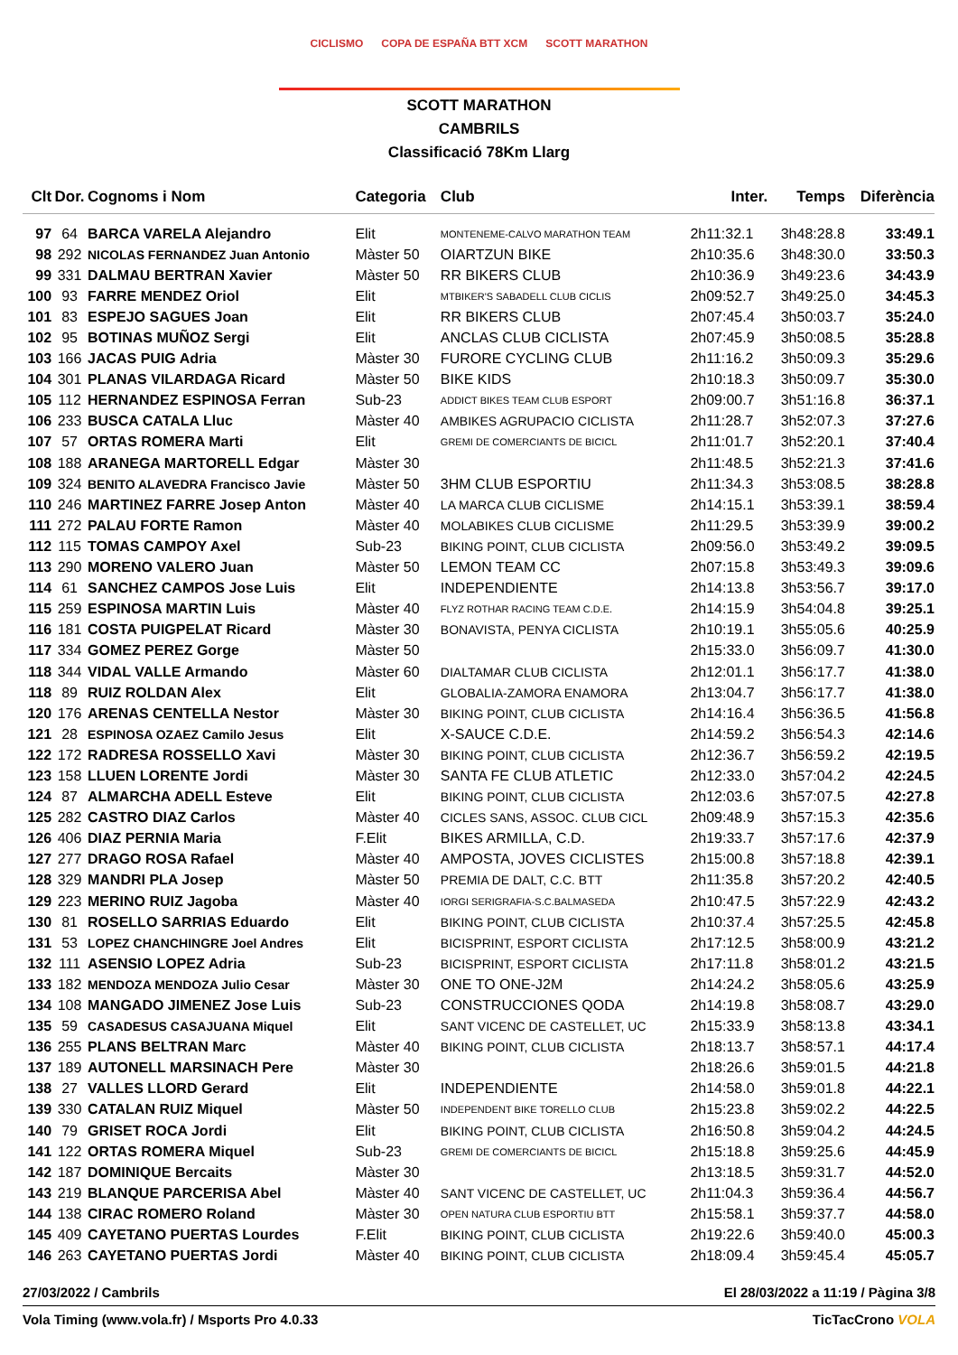CICLISMO COPA DE ESPAÑA BTT XCM SCOTT MARATHON
SCOTT MARATHON
CAMBRILS
Classificació 78Km Llarg
| Clt | Dor. | Cognoms i Nom | Categoria | Club | Inter. | Temps | Diferència |
| --- | --- | --- | --- | --- | --- | --- | --- |
| 97 | 64 | BARCA VARELA Alejandro | Elit | MONTENEME-CALVO MARATHON TEAM | 2h11:32.1 | 3h48:28.8 | 33:49.1 |
| 98 | 292 | NICOLAS FERNANDEZ Juan Antonio | Màster 50 | OIARTZUN BIKE | 2h10:35.6 | 3h48:30.0 | 33:50.3 |
| 99 | 331 | DALMAU BERTRAN Xavier | Màster 50 | RR BIKERS CLUB | 2h10:36.9 | 3h49:23.6 | 34:43.9 |
| 100 | 93 | FARRE MENDEZ Oriol | Elit | MTBIKER'S SABADELL CLUB CICLIS | 2h09:52.7 | 3h49:25.0 | 34:45.3 |
| 101 | 83 | ESPEJO SAGUES Joan | Elit | RR BIKERS CLUB | 2h07:45.4 | 3h50:03.7 | 35:24.0 |
| 102 | 95 | BOTINAS MUÑOZ Sergi | Elit | ANCLAS CLUB CICLISTA | 2h07:45.9 | 3h50:08.5 | 35:28.8 |
| 103 | 166 | JACAS PUIG Adria | Màster 30 | FURORE CYCLING CLUB | 2h11:16.2 | 3h50:09.3 | 35:29.6 |
| 104 | 301 | PLANAS VILARDAGA Ricard | Màster 50 | BIKE KIDS | 2h10:18.3 | 3h50:09.7 | 35:30.0 |
| 105 | 112 | HERNANDEZ ESPINOSA Ferran | Sub-23 | ADDICT BIKES TEAM CLUB ESPORT | 2h09:00.7 | 3h51:16.8 | 36:37.1 |
| 106 | 233 | BUSCA CATALA Lluc | Màster 40 | AMBIKES AGRUPACIO CICLISTA | 2h11:28.7 | 3h52:07.3 | 37:27.6 |
| 107 | 57 | ORTAS ROMERA Marti | Elit | GREMI DE COMERCIANTS DE BICICL | 2h11:01.7 | 3h52:20.1 | 37:40.4 |
| 108 | 188 | ARANEGA MARTORELL Edgar | Màster 30 | | 2h11:48.5 | 3h52:21.3 | 37:41.6 |
| 109 | 324 | BENITO ALAVEDRA Francisco Javie | Màster 50 | 3HM CLUB ESPORTIU | 2h11:34.3 | 3h53:08.5 | 38:28.8 |
| 110 | 246 | MARTINEZ FARRE Josep Anton | Màster 40 | LA MARCA CLUB CICLISME | 2h14:15.1 | 3h53:39.1 | 38:59.4 |
| 111 | 272 | PALAU FORTE Ramon | Màster 40 | MOLABIKES CLUB CICLISME | 2h11:29.5 | 3h53:39.9 | 39:00.2 |
| 112 | 115 | TOMAS CAMPOY Axel | Sub-23 | BIKING POINT, CLUB CICLISTA | 2h09:56.0 | 3h53:49.2 | 39:09.5 |
| 113 | 290 | MORENO VALERO Juan | Màster 50 | LEMON TEAM CC | 2h07:15.8 | 3h53:49.3 | 39:09.6 |
| 114 | 61 | SANCHEZ CAMPOS Jose Luis | Elit | INDEPENDIENTE | 2h14:13.8 | 3h53:56.7 | 39:17.0 |
| 115 | 259 | ESPINOSA MARTIN Luis | Màster 40 | FLYZ ROTHAR RACING TEAM C.D.E. | 2h14:15.9 | 3h54:04.8 | 39:25.1 |
| 116 | 181 | COSTA PUIGPELAT Ricard | Màster 30 | BONAVISTA, PENYA CICLISTA | 2h10:19.1 | 3h55:05.6 | 40:25.9 |
| 117 | 334 | GOMEZ PEREZ Gorge | Màster 50 | | 2h15:33.0 | 3h56:09.7 | 41:30.0 |
| 118 | 344 | VIDAL VALLE Armando | Màster 60 | DIALTAMAR CLUB CICLISTA | 2h12:01.1 | 3h56:17.7 | 41:38.0 |
| 118 | 89 | RUIZ ROLDAN Alex | Elit | GLOBALIA-ZAMORA ENAMORA | 2h13:04.7 | 3h56:17.7 | 41:38.0 |
| 120 | 176 | ARENAS CENTELLA Nestor | Màster 30 | BIKING POINT, CLUB CICLISTA | 2h14:16.4 | 3h56:36.5 | 41:56.8 |
| 121 | 28 | ESPINOSA OZAEZ Camilo Jesus | Elit | X-SAUCE C.D.E. | 2h14:59.2 | 3h56:54.3 | 42:14.6 |
| 122 | 172 | RADRESA ROSSELLO Xavi | Màster 30 | BIKING POINT, CLUB CICLISTA | 2h12:36.7 | 3h56:59.2 | 42:19.5 |
| 123 | 158 | LLUEN LORENTE Jordi | Màster 30 | SANTA FE CLUB ATLETIC | 2h12:33.0 | 3h57:04.2 | 42:24.5 |
| 124 | 87 | ALMARCHA ADELL Esteve | Elit | BIKING POINT, CLUB CICLISTA | 2h12:03.6 | 3h57:07.5 | 42:27.8 |
| 125 | 282 | CASTRO DIAZ Carlos | Màster 40 | CICLES SANS, ASSOC. CLUB CICL | 2h09:48.9 | 3h57:15.3 | 42:35.6 |
| 126 | 406 | DIAZ PERNIA Maria | F.Elit | BIKES ARMILLA, C.D. | 2h19:33.7 | 3h57:17.6 | 42:37.9 |
| 127 | 277 | DRAGO ROSA Rafael | Màster 40 | AMPOSTA, JOVES CICLISTES | 2h15:00.8 | 3h57:18.8 | 42:39.1 |
| 128 | 329 | MANDRI PLA Josep | Màster 50 | PREMIA DE DALT, C.C. BTT | 2h11:35.8 | 3h57:20.2 | 42:40.5 |
| 129 | 223 | MERINO RUIZ Jagoba | Màster 40 | IORGI SERIGRAFIA-S.C.BALMASEDA | 2h10:47.5 | 3h57:22.9 | 42:43.2 |
| 130 | 81 | ROSELLO SARRIAS Eduardo | Elit | BIKING POINT, CLUB CICLISTA | 2h10:37.4 | 3h57:25.5 | 42:45.8 |
| 131 | 53 | LOPEZ CHANCHINGRE Joel Andres | Elit | BICISPRINT, ESPORT CICLISTA | 2h17:12.5 | 3h58:00.9 | 43:21.2 |
| 132 | 111 | ASENSIO LOPEZ Adria | Sub-23 | BICISPRINT, ESPORT CICLISTA | 2h17:11.8 | 3h58:01.2 | 43:21.5 |
| 133 | 182 | MENDOZA MENDOZA Julio Cesar | Màster 30 | ONE TO ONE-J2M | 2h14:24.2 | 3h58:05.6 | 43:25.9 |
| 134 | 108 | MANGADO JIMENEZ Jose Luis | Sub-23 | CONSTRUCCIONES QODA | 2h14:19.8 | 3h58:08.7 | 43:29.0 |
| 135 | 59 | CASADESUS CASAJUANA Miquel | Elit | SANT VICENC DE CASTELLET, UC | 2h15:33.9 | 3h58:13.8 | 43:34.1 |
| 136 | 255 | PLANS BELTRAN Marc | Màster 40 | BIKING POINT, CLUB CICLISTA | 2h18:13.7 | 3h58:57.1 | 44:17.4 |
| 137 | 189 | AUTONELL MARSINACH Pere | Màster 30 | | 2h18:26.6 | 3h59:01.5 | 44:21.8 |
| 138 | 27 | VALLES LLORD Gerard | Elit | INDEPENDIENTE | 2h14:58.0 | 3h59:01.8 | 44:22.1 |
| 139 | 330 | CATALAN RUIZ Miquel | Màster 50 | INDEPENDENT BIKE TORELLO CLUB | 2h15:23.8 | 3h59:02.2 | 44:22.5 |
| 140 | 79 | GRISET ROCA Jordi | Elit | BIKING POINT, CLUB CICLISTA | 2h16:50.8 | 3h59:04.2 | 44:24.5 |
| 141 | 122 | ORTAS ROMERA Miquel | Sub-23 | GREMI DE COMERCIANTS DE BICICL | 2h15:18.8 | 3h59:25.6 | 44:45.9 |
| 142 | 187 | DOMINIQUE Bercaits | Màster 30 | | 2h13:18.5 | 3h59:31.7 | 44:52.0 |
| 143 | 219 | BLANQUE PARCERISA Abel | Màster 40 | SANT VICENC DE CASTELLET, UC | 2h11:04.3 | 3h59:36.4 | 44:56.7 |
| 144 | 138 | CIRAC ROMERO Roland | Màster 30 | OPEN NATURA CLUB ESPORTIU BTT | 2h15:58.1 | 3h59:37.7 | 44:58.0 |
| 145 | 409 | CAYETANO PUERTAS Lourdes | F.Elit | BIKING POINT, CLUB CICLISTA | 2h19:22.6 | 3h59:40.0 | 45:00.3 |
| 146 | 263 | CAYETANO PUERTAS Jordi | Màster 40 | BIKING POINT, CLUB CICLISTA | 2h18:09.4 | 3h59:45.4 | 45:05.7 |
27/03/2022 / Cambrils El 28/03/2022 a 11:19 / Pàgina 3/8
Vola Timing (www.vola.fr) / Msports Pro 4.0.33 TicTacCrono VOLA